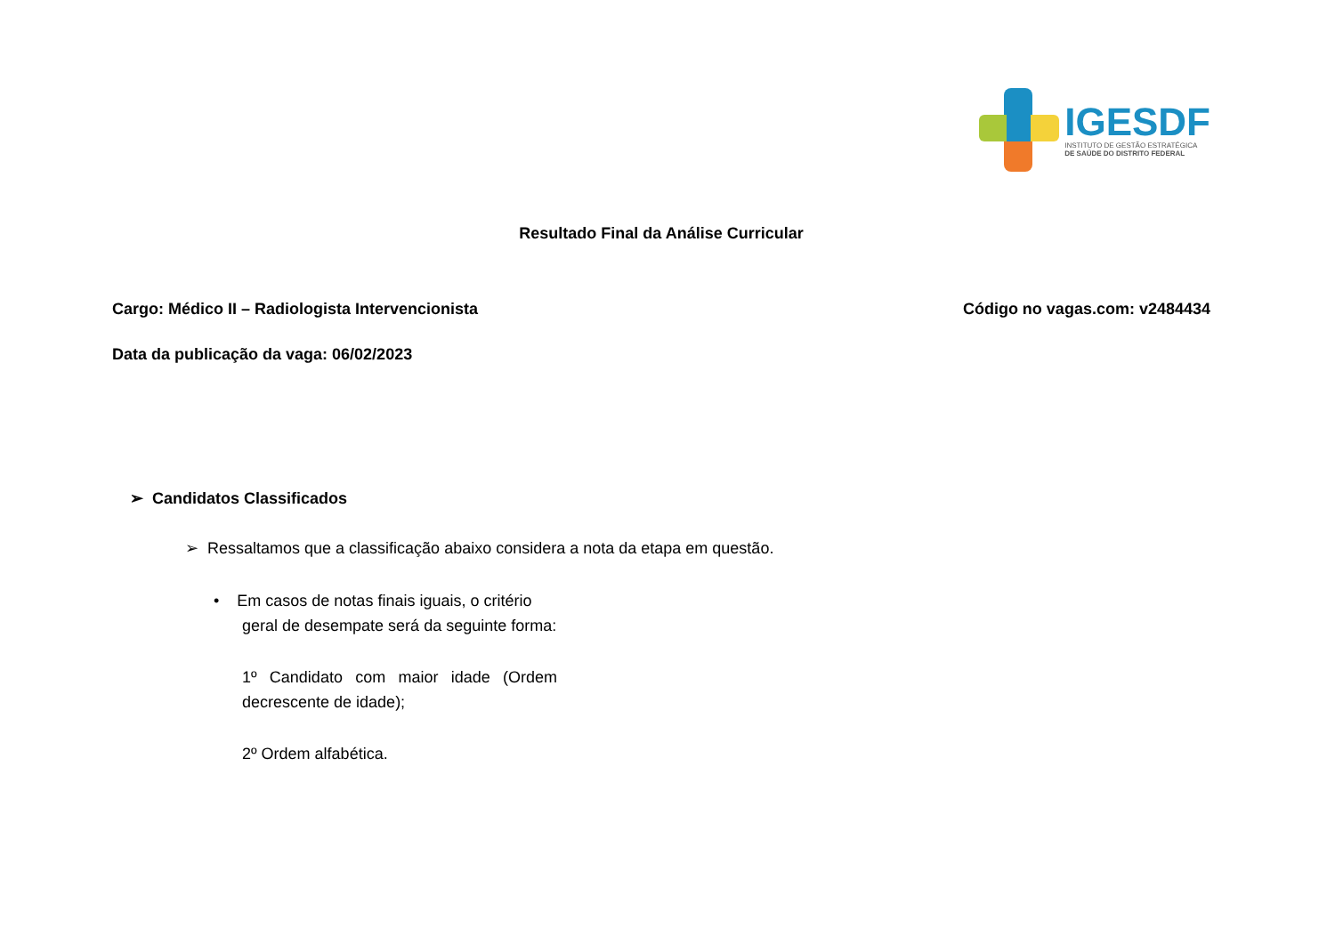IGESDF
INSTITUTO DE GESTÃO ESTRATÉGICA
DE SAÚDE DO DISTRITO FEDERAL
Resultado Final da Análise Curricular
Cargo: Médico II – Radiologista Intervencionista Código no vagas.com: v2484434
Data da publicação da vaga: 06/02/2023
➢ Candidatos Classificados
➢ Ressaltamos que a classificação abaixo considera a nota da etapa em questão.
• Em casos de notas finais iguais, o critério
geral de desempate será da seguinte forma:
1º Candidato com maior idade (Ordem decrescente de idade);
2º Ordem alfabética.